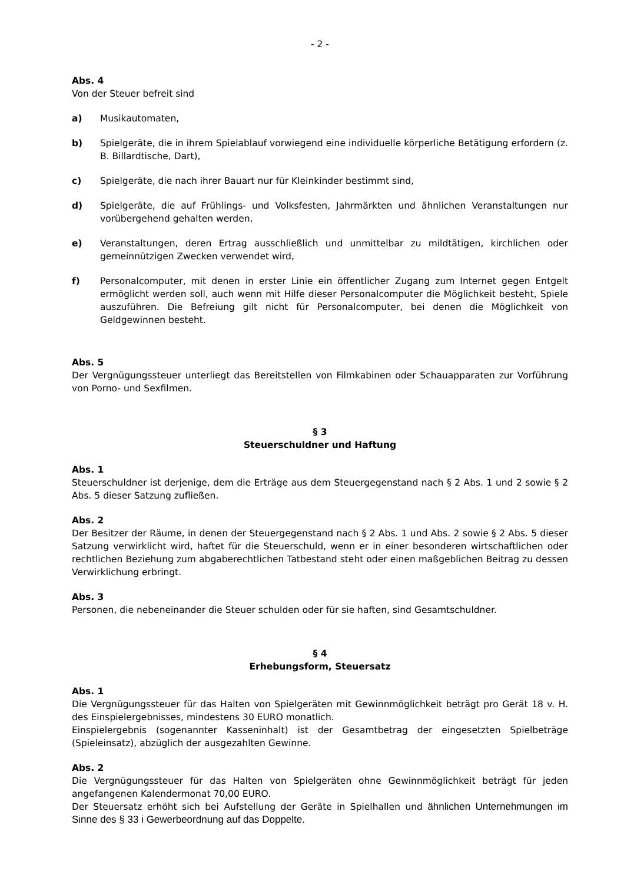- 2 -
Abs. 4
Von der Steuer befreit sind
a) Musikautomaten,
b) Spielgeräte, die in ihrem Spielablauf vorwiegend eine individuelle körperliche Betätigung erfordern (z. B. Billardtische, Dart),
c) Spielgeräte, die nach ihrer Bauart nur für Kleinkinder bestimmt sind,
d) Spielgeräte, die auf Frühlings- und Volksfesten, Jahrmärkten und ähnlichen Veranstaltungen nur vorübergehend gehalten werden,
e) Veranstaltungen, deren Ertrag ausschließlich und unmittelbar zu mildtätigen, kirchlichen oder gemeinnützigen Zwecken verwendet wird,
f) Personalcomputer, mit denen in erster Linie ein öffentlicher Zugang zum Internet gegen Entgelt ermöglicht werden soll, auch wenn mit Hilfe dieser Personalcomputer die Möglichkeit besteht, Spiele auszuführen. Die Befreiung gilt nicht für Personalcomputer, bei denen die Möglichkeit von Geldgewinnen besteht.
Abs. 5
Der Vergnügungssteuer unterliegt das Bereitstellen von Filmkabinen oder Schauapparaten zur Vorführung von Porno- und Sexfilmen.
§ 3
Steuerschuldner und Haftung
Abs. 1
Steuerschuldner ist derjenige, dem die Erträge aus dem Steuergegenstand nach § 2 Abs. 1 und 2 sowie § 2 Abs. 5 dieser Satzung zufließen.
Abs. 2
Der Besitzer der Räume, in denen der Steuergegenstand nach § 2 Abs. 1 und Abs. 2 sowie § 2 Abs. 5 dieser Satzung verwirklicht wird, haftet für die Steuerschuld, wenn er in einer besonderen wirtschaftlichen oder rechtlichen Beziehung zum abgaberechtlichen Tatbestand steht oder einen maßgeblichen Beitrag zu dessen Verwirklichung erbringt.
Abs. 3
Personen, die nebeneinander die Steuer schulden oder für sie haften, sind Gesamtschuldner.
§ 4
Erhebungsform, Steuersatz
Abs. 1
Die Vergnügungssteuer für das Halten von Spielgeräten mit Gewinnmöglichkeit beträgt pro Gerät 18 v. H. des Einspielergebnisses, mindestens 30 EURO monatlich.
Einspielergebnis (sogenannter Kasseninhalt) ist der Gesamtbetrag der eingesetzten Spielbeträge (Spieleinsatz), abzüglich der ausgezahlten Gewinne.
Abs. 2
Die Vergnügungssteuer für das Halten von Spielgeräten ohne Gewinnmöglichkeit beträgt für jeden angefangenen Kalendermonat 70,00 EURO.
Der Steuersatz erhöht sich bei Aufstellung der Geräte in Spielhallen und ähnlichen Unternehmungen im Sinne des § 33 i Gewerbeordnung auf das Doppelte.